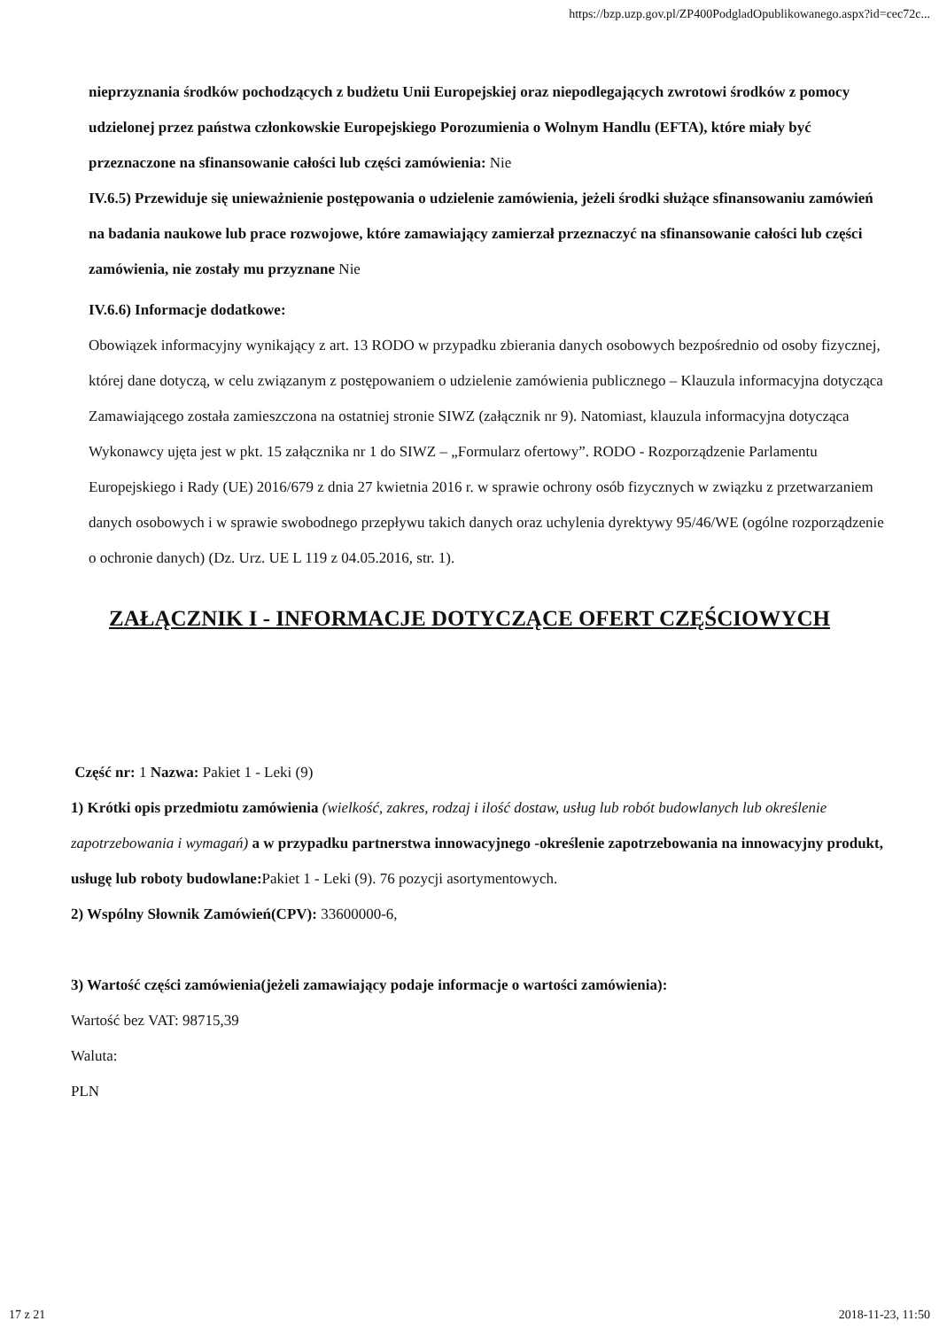https://bzp.uzp.gov.pl/ZP400PodgladOpublikowanego.aspx?id=cec72c...
nieprzyznania środków pochodzących z budżetu Unii Europejskiej oraz niepodlegających zwrotowi środków z pomocy udzielonej przez państwa członkowskie Europejskiego Porozumienia o Wolnym Handlu (EFTA), które miały być przeznaczone na sfinansowanie całości lub części zamówienia: Nie
IV.6.5) Przewiduje się unieważnienie postępowania o udzielenie zamówienia, jeżeli środki służące sfinansowaniu zamówień na badania naukowe lub prace rozwojowe, które zamawiający zamierzał przeznaczyć na sfinansowanie całości lub części zamówienia, nie zostały mu przyznane Nie
IV.6.6) Informacje dodatkowe:
Obowiązek informacyjny wynikający z art. 13 RODO w przypadku zbierania danych osobowych bezpośrednio od osoby fizycznej, której dane dotyczą, w celu związanym z postępowaniem o udzielenie zamówienia publicznego – Klauzula informacyjna dotycząca Zamawiającego została zamieszczona na ostatniej stronie SIWZ (załącznik nr 9). Natomiast, klauzula informacyjna dotycząca Wykonawcy ujęta jest w pkt. 15 załącznika nr 1 do SIWZ – „Formularz ofertowy”. RODO - Rozporządzenie Parlamentu Europejskiego i Rady (UE) 2016/679 z dnia 27 kwietnia 2016 r. w sprawie ochrony osób fizycznych w związku z przetwarzaniem danych osobowych i w sprawie swobodnego przepływu takich danych oraz uchylenia dyrektywy 95/46/WE (ogólne rozporządzenie o ochronie danych) (Dz. Urz. UE L 119 z 04.05.2016, str. 1).
ZAŁĄCZNIK I - INFORMACJE DOTYCZĄCE OFERT CZĘŚCIOWYCH
Część nr: 1 Nazwa: Pakiet 1 - Leki (9)
1) Krótki opis przedmiotu zamówienia (wielkość, zakres, rodzaj i ilość dostaw, usług lub robót budowlanych lub określenie zapotrzebowania i wymagań) a w przypadku partnerstwa innowacyjnego -określenie zapotrzebowania na innowacyjny produkt, usługę lub roboty budowlane: Pakiet 1 - Leki (9). 76 pozycji asortymentowych.
2) Wspólny Słownik Zamówień(CPV): 33600000-6,
3) Wartość części zamówienia(jeżeli zamawiający podaje informacje o wartości zamówienia):
Wartość bez VAT: 98715,39
Waluta:
PLN
17 z 21 2018-11-23, 11:50